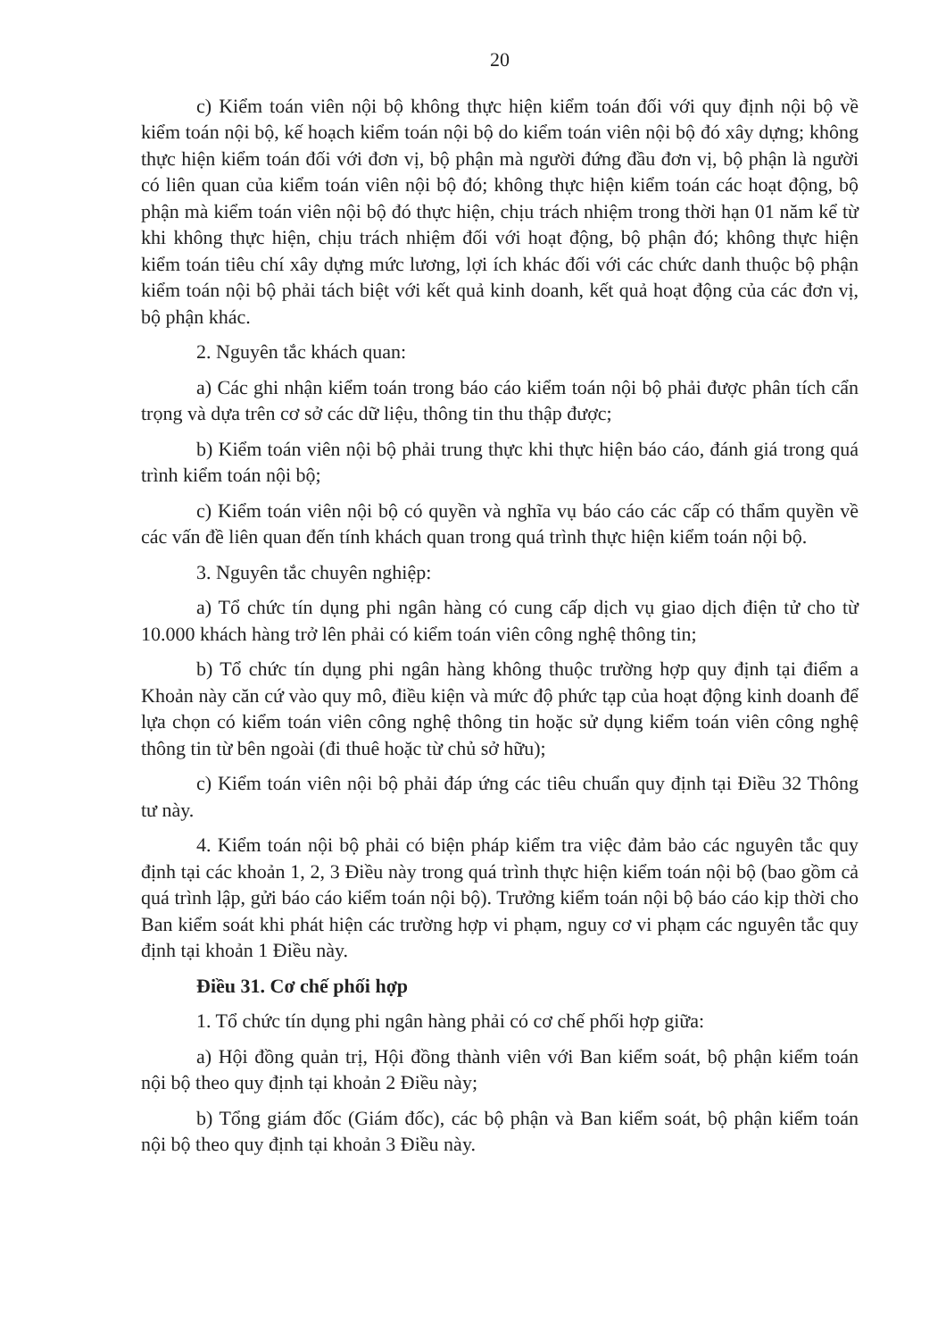20
c) Kiểm toán viên nội bộ không thực hiện kiểm toán đối với quy định nội bộ về kiểm toán nội bộ, kế hoạch kiểm toán nội bộ do kiểm toán viên nội bộ đó xây dựng; không thực hiện kiểm toán đối với đơn vị, bộ phận mà người đứng đầu đơn vị, bộ phận là người có liên quan của kiểm toán viên nội bộ đó; không thực hiện kiểm toán các hoạt động, bộ phận mà kiểm toán viên nội bộ đó thực hiện, chịu trách nhiệm trong thời hạn 01 năm kể từ khi không thực hiện, chịu trách nhiệm đối với hoạt động, bộ phận đó; không thực hiện kiểm toán tiêu chí xây dựng mức lương, lợi ích khác đối với các chức danh thuộc bộ phận kiểm toán nội bộ phải tách biệt với kết quả kinh doanh, kết quả hoạt động của các đơn vị, bộ phận khác.
2. Nguyên tắc khách quan:
a) Các ghi nhận kiểm toán trong báo cáo kiểm toán nội bộ phải được phân tích cẩn trọng và dựa trên cơ sở các dữ liệu, thông tin thu thập được;
b) Kiểm toán viên nội bộ phải trung thực khi thực hiện báo cáo, đánh giá trong quá trình kiểm toán nội bộ;
c) Kiểm toán viên nội bộ có quyền và nghĩa vụ báo cáo các cấp có thẩm quyền về các vấn đề liên quan đến tính khách quan trong quá trình thực hiện kiểm toán nội bộ.
3. Nguyên tắc chuyên nghiệp:
a) Tổ chức tín dụng phi ngân hàng có cung cấp dịch vụ giao dịch điện tử cho từ 10.000 khách hàng trở lên phải có kiểm toán viên công nghệ thông tin;
b) Tổ chức tín dụng phi ngân hàng không thuộc trường hợp quy định tại điểm a Khoản này căn cứ vào quy mô, điều kiện và mức độ phức tạp của hoạt động kinh doanh để lựa chọn có kiểm toán viên công nghệ thông tin hoặc sử dụng kiểm toán viên công nghệ thông tin từ bên ngoài (đi thuê hoặc từ chủ sở hữu);
c) Kiểm toán viên nội bộ phải đáp ứng các tiêu chuẩn quy định tại Điều 32 Thông tư này.
4. Kiểm toán nội bộ phải có biện pháp kiểm tra việc đảm bảo các nguyên tắc quy định tại các khoản 1, 2, 3 Điều này trong quá trình thực hiện kiểm toán nội bộ (bao gồm cả quá trình lập, gửi báo cáo kiểm toán nội bộ). Trưởng kiểm toán nội bộ báo cáo kịp thời cho Ban kiểm soát khi phát hiện các trường hợp vi phạm, nguy cơ vi phạm các nguyên tắc quy định tại khoản 1 Điều này.
Điều 31. Cơ chế phối hợp
1. Tổ chức tín dụng phi ngân hàng phải có cơ chế phối hợp giữa:
a) Hội đồng quản trị, Hội đồng thành viên với Ban kiểm soát, bộ phận kiểm toán nội bộ theo quy định tại khoản 2 Điều này;
b) Tổng giám đốc (Giám đốc), các bộ phận và Ban kiểm soát, bộ phận kiểm toán nội bộ theo quy định tại khoản 3 Điều này.